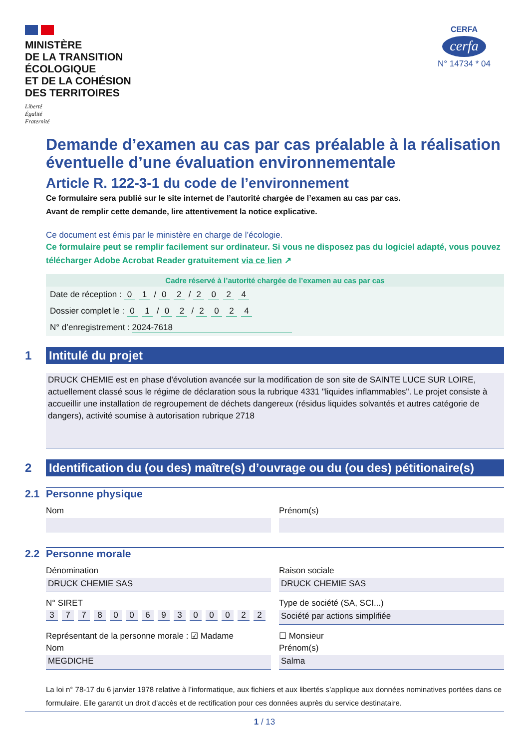MINISTÈRE
DE LA TRANSITION
ÉCOLOGIQUE
ET DE LA COHÉSION
DES TERRITOIRES
Liberté
Égalité
Fraternité
CERFA
cerfa
N° 14734 * 04
Demande d’examen au cas par cas préalable à la réalisation éventuelle d’une évaluation environnementale
Article R. 122-3-1 du code de l’environnement
Ce formulaire sera publié sur le site internet de l’autorité chargée de l’examen au cas par cas.
Avant de remplir cette demande, lire attentivement la notice explicative.
Ce document est émis par le ministère en charge de l’écologie.
Ce formulaire peut se remplir facilement sur ordinateur. Si vous ne disposez pas du logiciel adapté, vous pouvez télécharger Adobe Acrobat Reader gratuitement via ce lien ↗
Cadre réservé à l’autorité chargée de l’examen au cas par cas
Date de réception : 0 1 / 0 2 / 2024
Dossier complet le : 0 1 / 0 2 / 2024
N° d’enregistrement : 2024-7618
1
Intitulé du projet
DRUCK CHEMIE est en phase d'évolution avancée sur la modification de son site de SAINTE LUCE SUR LOIRE, actuellement classé sous le régime de déclaration sous la rubrique 4331 "liquides inflammables". Le projet consiste à accueillir une installation de regroupement de déchets dangereux (résidus liquides solvantés et autres catégorie de dangers), activité soumise à autorisation rubrique 2718
2
Identification du (ou des) maître(s) d’ouvrage ou du (ou des) pétitionaire(s)
2.1 Personne physique
Nom
Prénom(s)
2.2 Personne morale
Dénomination
Raison sociale
DRUCK CHEMIE SAS
DRUCK CHEMIE SAS
N° SIRET
Type de société (SA, SCI...)
37780069300022
Société par actions simplifiée
Représentant de la personne morale : ☑ Madame
☐ Monsieur
Nom
Prénom(s)
MEGDICHE
Salma
La loi n° 78-17 du 6 janvier 1978 relative à l’informatique, aux fichiers et aux libertés s’applique aux données nominatives portées dans ce formulaire. Elle garantit un droit d’accès et de rectification pour ces données auprès du service destinataire.
1 / 13